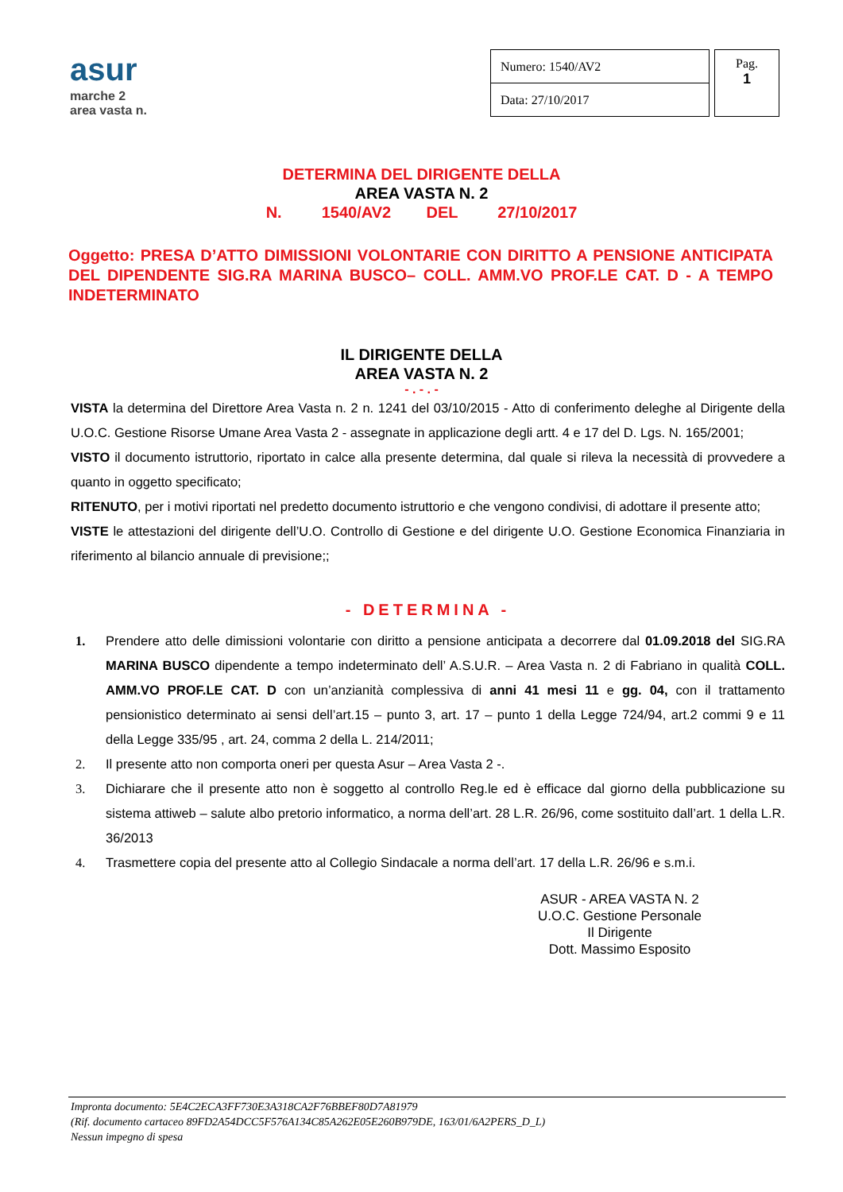asur
marche 2
area vasta n.
| Numero: 1540/AV2 |
| Data: 27/10/2017 |
Pag.
1
DETERMINA DEL DIRIGENTE DELLA
AREA VASTA N. 2
N. 1540/AV2 DEL 27/10/2017
Oggetto: PRESA D’ATTO DIMISSIONI VOLONTARIE CON DIRITTO A PENSIONE ANTICIPATA DEL DIPENDENTE SIG.RA MARINA BUSCO– COLL. AMM.VO PROF.LE CAT. D - A TEMPO INDETERMINATO
IL DIRIGENTE DELLA
AREA VASTA N. 2
- . - . -
VISTA la determina del Direttore Area Vasta n. 2 n. 1241 del 03/10/2015 - Atto di conferimento deleghe al Dirigente della U.O.C. Gestione Risorse Umane Area Vasta 2 - assegnate in applicazione degli artt. 4 e 17 del D. Lgs. N. 165/2001;
VISTO il documento istruttorio, riportato in calce alla presente determina, dal quale si rileva la necessità di provvedere a quanto in oggetto specificato;
RITENUTO, per i motivi riportati nel predetto documento istruttorio e che vengono condivisi, di adottare il presente atto;
VISTE le attestazioni del dirigente dell’U.O. Controllo di Gestione e del dirigente U.O. Gestione Economica Finanziaria in riferimento al bilancio annuale di previsione;;
- DETERMINA -
1. Prendere atto delle dimissioni volontarie con diritto a pensione anticipata a decorrere dal 01.09.2018 del SIG.RA MARINA BUSCO dipendente a tempo indeterminato dell’ A.S.U.R. – Area Vasta n. 2 di Fabriano in qualità COLL. AMM.VO PROF.LE CAT. D con un’anzianità complessiva di anni 41 mesi 11 e gg. 04, con il trattamento pensionistico determinato ai sensi dell’art.15 – punto 3, art. 17 – punto 1 della Legge 724/94, art.2 commi 9 e 11 della Legge 335/95 , art. 24, comma 2 della L. 214/2011;
2. Il presente atto non comporta oneri per questa Asur – Area Vasta 2 -.
3. Dichiarare che il presente atto non è soggetto al controllo Reg.le ed è efficace dal giorno della pubblicazione su sistema attiweb – salute albo pretorio informatico, a norma dell’art. 28 L.R. 26/96, come sostituito dall’art. 1 della L.R. 36/2013
4. Trasmettere copia del presente atto al Collegio Sindacale a norma dell’art. 17 della L.R. 26/96 e s.m.i.
ASUR - AREA VASTA N. 2
U.O.C. Gestione Personale
Il Dirigente
Dott. Massimo Esposito
Impronta documento: 5E4C2ECA3FF730E3A318CA2F76BBEF80D7A81979
(Rif. documento cartaceo 89FD2A54DCC5F576A134C85A262E05E260B979DE, 163/01/6A2PERS_D_L)
Nessun impegno di spesa